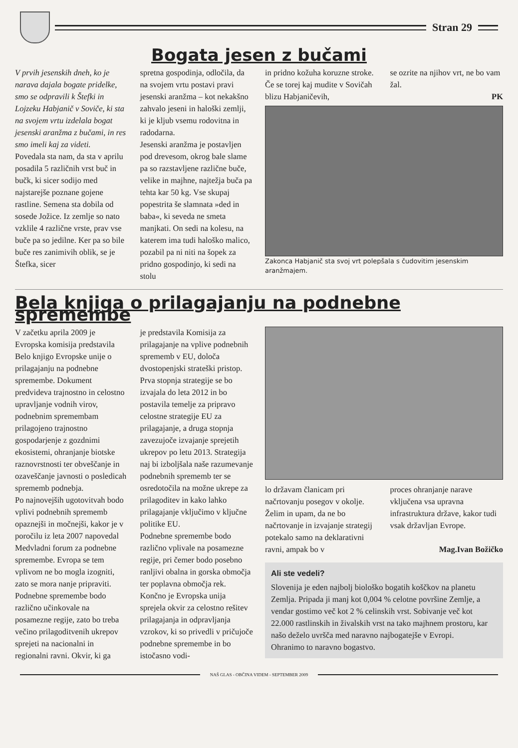Stran 29
Bogata jesen z bučami
V prvih jesenskih dneh, ko je narava dajala bogate pridelke, smo se odpravili k Štefki in Lojzeku Habjanič v Soviče, ki sta na svojem vrtu izdelala bogat jesenski aranžma z bučami, in res smo imeli kaj za videti.
Povedala sta nam, da sta v aprilu posadila 5 različnih vrst buč in bučk, ki sicer sodijo med najstarejše poznane gojene rastline. Semena sta dobila od sosede Jožice. Iz zemlje so nato vzklile 4 različne vrste, prav vse buče pa so jedilne. Ker pa so bile buče res zanimivih oblik, se je Štefka, sicer
spretna gospodinja, odločila, da na svojem vrtu postavi pravi jesenski aranžma – kot nekakšno zahvalo jeseni in haloški zemlji, ki je kljub vsemu rodovitna in radodarna.
Jesenski aranžma je postavljen pod drevesom, okrog bale slame pa so razstavljene različne buče, velike in majhne, najtežja buča pa tehta kar 50 kg. Vse skupaj popestrita še slamnata »ded in baba«, ki seveda ne smeta manjkati. On sedi na kolesu, na katerem ima tudi haloško malico, pozabil pa ni niti na šopek za pridno gospodinjo, ki sedi na stolu
in pridno kožuha koruzne stroke. Če se torej kaj mudite v Sovičah blizu Habjaničevih,
se ozrite na njihov vrt, ne bo vam žal.
PK
Zakonca Habjanič sta svoj vrt polepšala s čudovitim jesenskim aranžmajem.
Bela knjiga o prilagajanju na podnebne spremembe
V začetku aprila 2009 je Evropska komisija predstavila Belo knjigo Evropske unije o prilagajanju na podnebne spremembe. Dokument predvideva trajnostno in celostno upravljanje vodnih virov, podnebnim spremembam prilagojeno trajnostno gospodarjenje z gozdnimi ekosistemi, ohranjanje biotske raznovrstnosti ter obveščanje in ozaveščanje javnosti o posledicah sprememb podnebja.
Po najnovejših ugotovitvah bodo vplivi podnebnih sprememb opaznejši in močnejši, kakor je v poročilu iz leta 2007 napovedal Medvladni forum za podnebne spremembe. Evropa se tem vplivom ne bo mogla izogniti, zato se mora nanje pripraviti. Podnebne spremembe bodo različno učinkovale na posamezne regije, zato bo treba večino prilagoditvenih ukrepov sprejeti na nacionalni in regionalni ravni. Okvir, ki ga
je predstavila Komisija za prilagajanje na vplive podnebnih sprememb v EU, določa dvostopenjski strateški pristop.
Prva stopnja strategije se bo izvajala do leta 2012 in bo postavila temelje za pripravo celostne strategije EU za prilagajanje, a druga stopnja zavezujoče izvajanje sprejetih ukrepov po letu 2013. Strategija naj bi izboljšala naše razumevanje podnebnih sprememb ter se osredotočila na možne ukrepe za prilagoditev in kako lahko prilagajanje vključimo v ključne politike EU.
Podnebne spremembe bodo različno vplivale na posamezne regije, pri čemer bodo posebno ranljivi obalna in gorska območja ter poplavna območja rek.
Končno je Evropska unija sprejela okvir za celostno rešitev prilagajanja in odpravljanja vzrokov, ki so privedli v pričujoče podnebne spremembe in bo istočasno vodi-
lo državam članicam pri načrtovanju posegov v okolje.
Želim in upam, da ne bo načrtovanje in izvajanje strategij potekalo samo na deklarativni ravni, ampak bo v
proces ohranjanje narave vključena vsa upravna infrastruktura države, kakor tudi vsak državljan Evrope.
Mag.Ivan Božičko
Ali ste vedeli?
Slovenija je eden najbolj biološko bogatih koščkov na planetu Zemlja. Pripada ji manj kot 0,004 % celotne površine Zemlje, a vendar gostimo več kot 2 % celinskih vrst. Sobivanje več kot 22.000 rastlinskih in živalskih vrst na tako majhnem prostoru, kar našo deželo uvršča med naravno najbogatejše v Evropi.
Ohranimo to naravno bogastvo.
NAŠ GLAS - OBČINA VIDEM - SEPTEMBER 2009